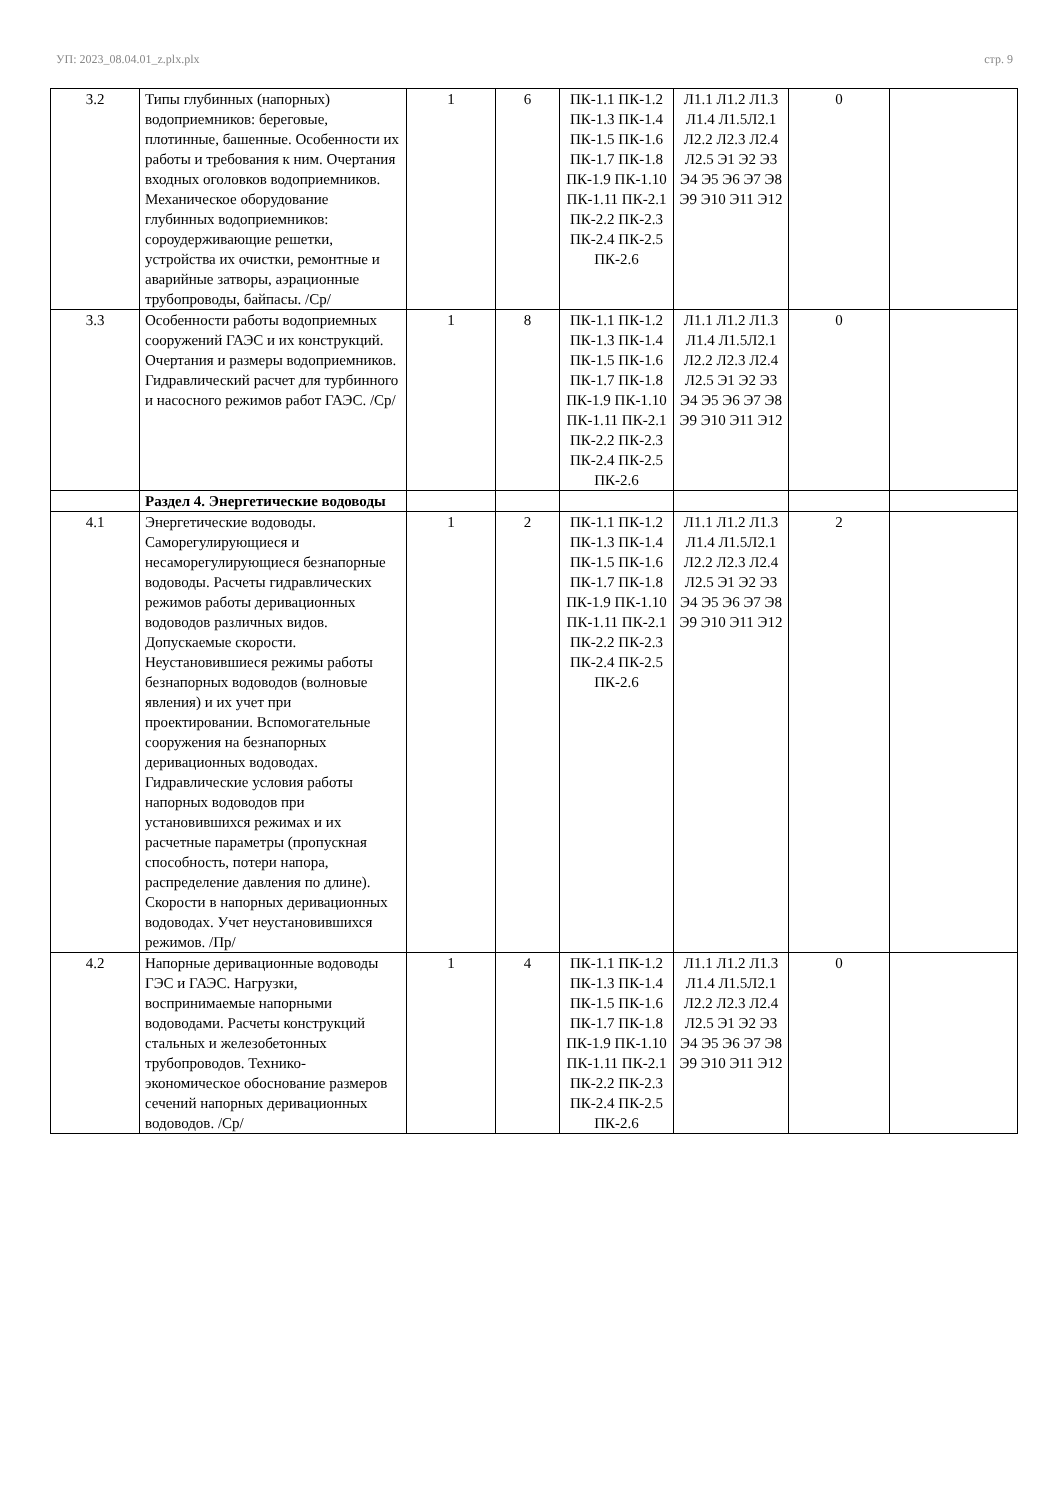УП: 2023_08.04.01_z.plx.plx стр. 9
| 3.2 | Типы глубинных (напорных) водоприемников: береговые, плотинные, башенные. Особенности их работы и требования к ним. Очертания входных оголовков водоприемников. Механическое оборудование глубинных водоприемников: сороудерживающие решетки, устройства их очистки, ремонтные и аварийные затворы, аэрационные трубопроводы, байпасы. /Ср/ | 1 | 6 | ПК-1.1 ПК-1.2 ПК-1.3 ПК-1.4 ПК-1.5 ПК-1.6 ПК-1.7 ПК-1.8 ПК-1.9 ПК-1.10 ПК-1.11 ПК-2.1 ПК-2.2 ПК-2.3 ПК-2.4 ПК-2.5 ПК-2.6 | Л1.1 Л1.2 Л1.3 Л1.4 Л1.5Л2.1 Л2.2 Л2.3 Л2.4 Л2.5 Э1 Э2 Э3 Э4 Э5 Э6 Э7 Э8 Э9 Э10 Э11 Э12 | 0 | |
| 3.3 | Особенности работы водоприемных сооружений ГАЭС и их конструкций. Очертания и размеры водоприемников. Гидравлический расчет для турбинного и насосного режимов работ ГАЭС. /Ср/ | 1 | 8 | ПК-1.1 ПК-1.2 ПК-1.3 ПК-1.4 ПК-1.5 ПК-1.6 ПК-1.7 ПК-1.8 ПК-1.9 ПК-1.10 ПК-1.11 ПК-2.1 ПК-2.2 ПК-2.3 ПК-2.4 ПК-2.5 ПК-2.6 | Л1.1 Л1.2 Л1.3 Л1.4 Л1.5Л2.1 Л2.2 Л2.3 Л2.4 Л2.5 Э1 Э2 Э3 Э4 Э5 Э6 Э7 Э8 Э9 Э10 Э11 Э12 | 0 | |
| | Раздел 4. Энергетические водоводы | | | | | | |
| 4.1 | Энергетические водоводы. Саморегулирующиеся и несаморегулирующиеся безнапорные водоводы. Расчеты гидравлических режимов работы деривационных водоводов различных видов. Допускаемые скорости. Неустановившиеся режимы работы безнапорных водоводов (волновые явления) и их учет при проектировании. Вспомогательные сооружения на безнапорных деривационных водоводах. Гидравлические условия работы напорных водоводов при установившихся режимах и их расчетные параметры (пропускная способность, потери напора, распределение давления по длине). Скорости в напорных деривационных водоводах. Учет неустановившихся режимов. /Пр/ | 1 | 2 | ПК-1.1 ПК-1.2 ПК-1.3 ПК-1.4 ПК-1.5 ПК-1.6 ПК-1.7 ПК-1.8 ПК-1.9 ПК-1.10 ПК-1.11 ПК-2.1 ПК-2.2 ПК-2.3 ПК-2.4 ПК-2.5 ПК-2.6 | Л1.1 Л1.2 Л1.3 Л1.4 Л1.5Л2.1 Л2.2 Л2.3 Л2.4 Л2.5 Э1 Э2 Э3 Э4 Э5 Э6 Э7 Э8 Э9 Э10 Э11 Э12 | 2 | |
| 4.2 | Напорные деривационные водоводы ГЭС и ГАЭС. Нагрузки, воспринимаемые напорными водоводами. Расчеты конструкций стальных и железобетонных трубопроводов. Технико-экономическое обоснование размеров сечений напорных деривационных водоводов. /Ср/ | 1 | 4 | ПК-1.1 ПК-1.2 ПК-1.3 ПК-1.4 ПК-1.5 ПК-1.6 ПК-1.7 ПК-1.8 ПК-1.9 ПК-1.10 ПК-1.11 ПК-2.1 ПК-2.2 ПК-2.3 ПК-2.4 ПК-2.5 ПК-2.6 | Л1.1 Л1.2 Л1.3 Л1.4 Л1.5Л2.1 Л2.2 Л2.3 Л2.4 Л2.5 Э1 Э2 Э3 Э4 Э5 Э6 Э7 Э8 Э9 Э10 Э11 Э12 | 0 | |